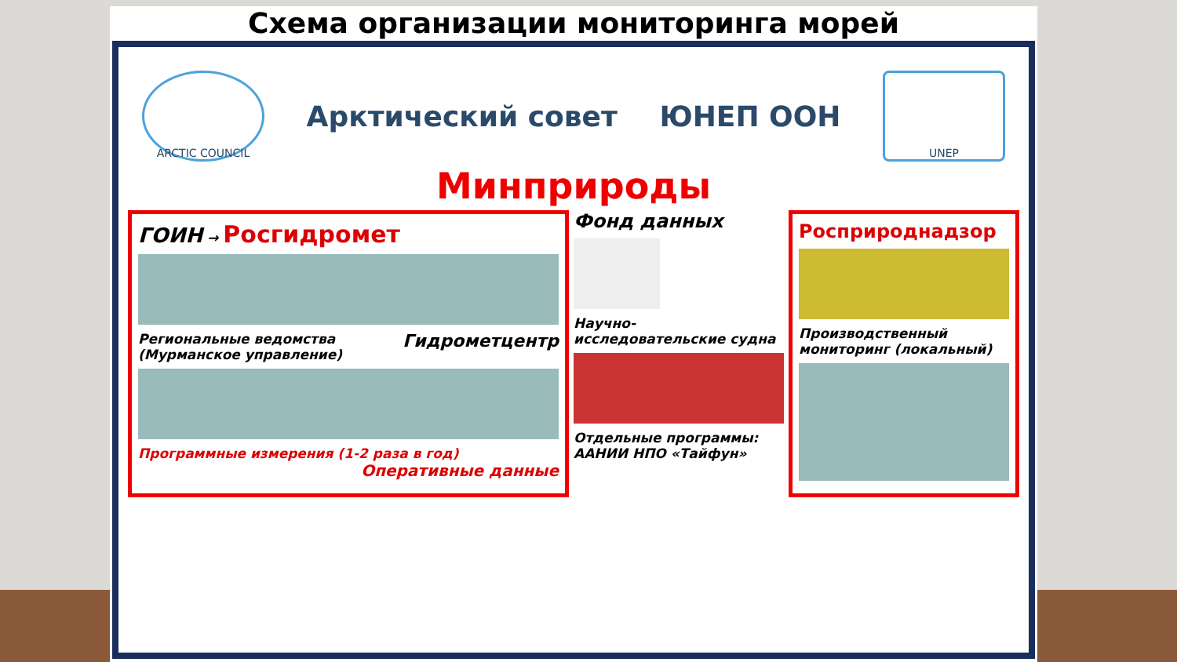Схема организации мониторинга морей
ARCTIC COUNCIL
Арктический совет ЮНЕП ООН
UNEP
Минприроды
ГОИН → Росгидромет
Региональные ведомства (Мурманское управление)
Гидрометцентр
Программные измерения (1-2 раза в год)
Оперативные данные
Фонд данных
Научно-исследовательские судна
Отдельные программы: ААНИИ НПО «Тайфун»
Росприроднадзор
Производственный мониторинг (локальный)